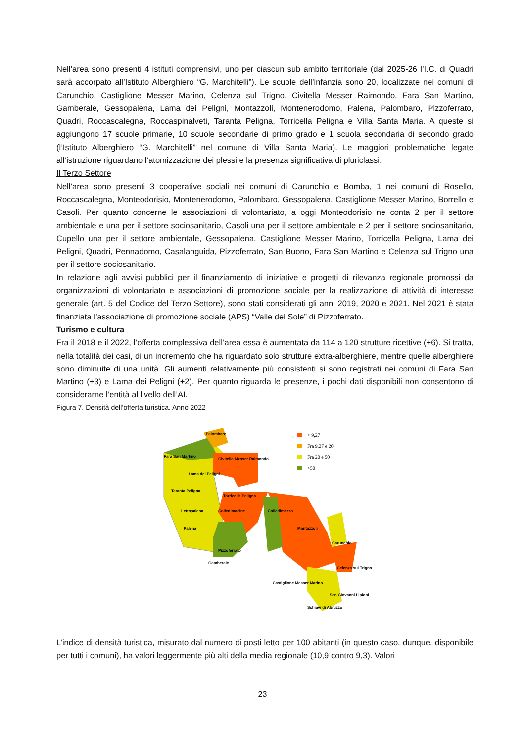Nell’area sono presenti 4 istituti comprensivi, uno per ciascun sub ambito territoriale (dal 2025-26 l’I.C. di Quadri sarà accorpato all’Istituto Alberghiero “G. Marchitelli”). Le scuole dell’infanzia sono 20, localizzate nei comuni di Carunchio, Castiglione Messer Marino, Celenza sul Trigno, Civitella Messer Raimondo, Fara San Martino, Gamberale, Gessopalena, Lama dei Peligni, Montazzoli, Montenerodomo, Palena, Palombaro, Pizzoferrato, Quadri, Roccascalegna, Roccaspinalveti, Taranta Peligna, Torricella Peligna e Villa Santa Maria. A queste si aggiungono 17 scuole primarie, 10 scuole secondarie di primo grado e 1 scuola secondaria di secondo grado (l’Istituto Alberghiero “G. Marchitelli” nel comune di Villa Santa Maria). Le maggiori problematiche legate all’istruzione riguardano l’atomizzazione dei plessi e la presenza significativa di pluriclassi.
Il Terzo Settore
Nell’area sono presenti 3 cooperative sociali nei comuni di Carunchio e Bomba, 1 nei comuni di Rosello, Roccascalegna, Monteodorisio, Montenerodomo, Palombaro, Gessopalena, Castiglione Messer Marino, Borrello e Casoli. Per quanto concerne le associazioni di volontariato, a oggi Monteodorisio ne conta 2 per il settore ambientale e una per il settore sociosanitario, Casoli una per il settore ambientale e 2 per il settore sociosanitario, Cupello una per il settore ambientale, Gessopalena, Castiglione Messer Marino, Torricella Peligna, Lama dei Peligni, Quadri, Pennadomo, Casalanguida, Pizzoferrato, San Buono, Fara San Martino e Celenza sul Trigno una per il settore sociosanitario.
In relazione agli avvisi pubblici per il finanziamento di iniziative e progetti di rilevanza regionale promossi da organizzazioni di volontariato e associazioni di promozione sociale per la realizzazione di attività di interesse generale (art. 5 del Codice del Terzo Settore), sono stati considerati gli anni 2019, 2020 e 2021. Nel 2021 è stata finanziata l’associazione di promozione sociale (APS) “Valle del Sole” di Pizzoferrato.
Turismo e cultura
Fra il 2018 e il 2022, l’offerta complessiva dell’area essa è aumentata da 114 a 120 strutture ricettive (+6). Si tratta, nella totalità dei casi, di un incremento che ha riguardato solo strutture extra-alberghiere, mentre quelle alberghiere sono diminuite di una unità. Gli aumenti relativamente più consistenti si sono registrati nei comuni di Fara San Martino (+3) e Lama dei Peligni (+2). Per quanto riguarda le presenze, i pochi dati disponibili non consentono di considerarne l’entità al livello dell’AI.
Figura 7. Densità dell’offerta turistica. Anno 2022
Palombaro
Fara San Martino
Civitella Messer Raimondo
Lama dei Peligni
Taranta Peligna
Torricella Peligna
Lettopalena
Colledimacine
Colledimezzo
Palena
Montazzoli
Pizzoferrato
Gamberale
Carunchio
Celenza sul Trigno
Castiglione Messer Marino
San Giovanni Lipioni
Schiavi di Abruzzo
< 9,27
Fra 9,27 e 20
Fra 20 e 50
>50
L’indice di densità turistica, misurato dal numero di posti letto per 100 abitanti (in questo caso, dunque, disponibile per tutti i comuni), ha valori leggermente più alti della media regionale (10,9 contro 9,3). Valori
23